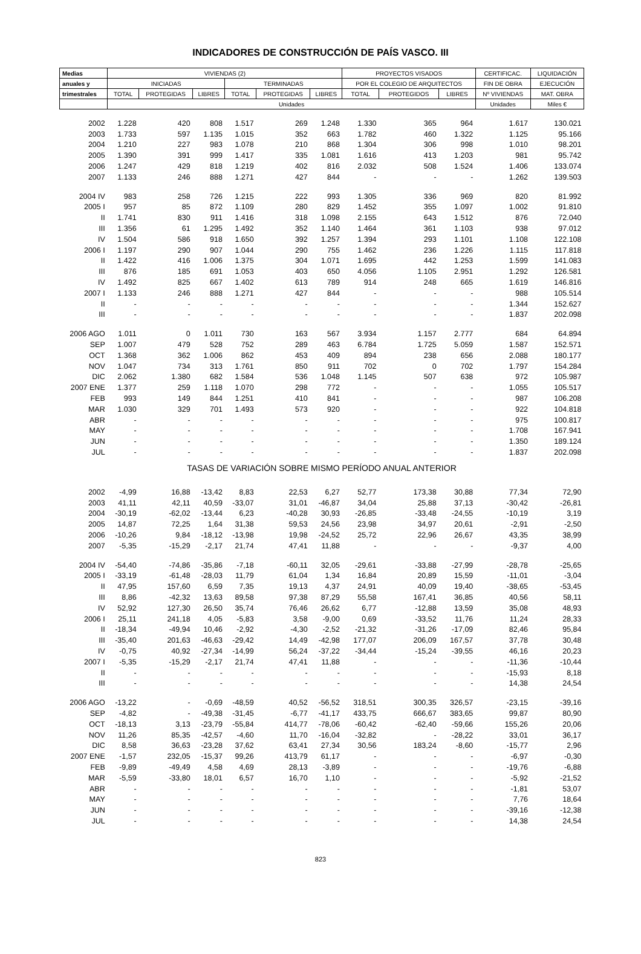INDICADORES DE CONSTRUCCIÓN DE PAÍS VASCO. III
| Medias | VIVIENDAS (2) | | | | | | PROYECTOS VISADOS | | | CERTIFICAC. | LIQUIDACIÓN |
| --- | --- | --- | --- | --- | --- | --- | --- | --- | --- | --- | --- |
| anuales y | INICIADAS | | | TERMINADAS | | | POR EL COLEGIO DE ARQUITECTOS | | | FIN DE OBRA | EJECUCIÓN |
| trimestrales | TOTAL | PROTEGIDAS | LIBRES | TOTAL | PROTEGIDAS | LIBRES | TOTAL | PROTEGIDOS | LIBRES | Nº VIVIENDAS | MAT. OBRA |
| | Unidades | | | | | | | | | Unidades | Miles € |
| 2002 | 1.228 | 420 | 808 | 1.517 | 269 | 1.248 | 1.330 | 365 | 964 | 1.617 | 130.021 |
| 2003 | 1.733 | 597 | 1.135 | 1.015 | 352 | 663 | 1.782 | 460 | 1.322 | 1.125 | 95.166 |
| 2004 | 1.210 | 227 | 983 | 1.078 | 210 | 868 | 1.304 | 306 | 998 | 1.010 | 98.201 |
| 2005 | 1.390 | 391 | 999 | 1.417 | 335 | 1.081 | 1.616 | 413 | 1.203 | 981 | 95.742 |
| 2006 | 1.247 | 429 | 818 | 1.219 | 402 | 816 | 2.032 | 508 | 1.524 | 1.406 | 133.074 |
| 2007 | 1.133 | 246 | 888 | 1.271 | 427 | 844 | - | - | - | 1.262 | 139.503 |
| 2004 IV | 983 | 258 | 726 | 1.215 | 222 | 993 | 1.305 | 336 | 969 | 820 | 81.992 |
| 2005 I | 957 | 85 | 872 | 1.109 | 280 | 829 | 1.452 | 355 | 1.097 | 1.002 | 91.810 |
| II | 1.741 | 830 | 911 | 1.416 | 318 | 1.098 | 2.155 | 643 | 1.512 | 876 | 72.040 |
| III | 1.356 | 61 | 1.295 | 1.492 | 352 | 1.140 | 1.464 | 361 | 1.103 | 938 | 97.012 |
| IV | 1.504 | 586 | 918 | 1.650 | 392 | 1.257 | 1.394 | 293 | 1.101 | 1.108 | 122.108 |
| 2006 I | 1.197 | 290 | 907 | 1.044 | 290 | 755 | 1.462 | 236 | 1.226 | 1.115 | 117.818 |
| II | 1.422 | 416 | 1.006 | 1.375 | 304 | 1.071 | 1.695 | 442 | 1.253 | 1.599 | 141.083 |
| III | 876 | 185 | 691 | 1.053 | 403 | 650 | 4.056 | 1.105 | 2.951 | 1.292 | 126.581 |
| IV | 1.492 | 825 | 667 | 1.402 | 613 | 789 | 914 | 248 | 665 | 1.619 | 146.816 |
| 2007 I | 1.133 | 246 | 888 | 1.271 | 427 | 844 | - | - | - | 988 | 105.514 |
| II | - | - | - | - | - | - | - | - | - | 1.344 | 152.627 |
| III | - | - | - | - | - | - | - | - | - | 1.837 | 202.098 |
| 2006 AGO | 1.011 | 0 | 1.011 | 730 | 163 | 567 | 3.934 | 1.157 | 2.777 | 684 | 64.894 |
| SEP | 1.007 | 479 | 528 | 752 | 289 | 463 | 6.784 | 1.725 | 5.059 | 1.587 | 152.571 |
| OCT | 1.368 | 362 | 1.006 | 862 | 453 | 409 | 894 | 238 | 656 | 2.088 | 180.177 |
| NOV | 1.047 | 734 | 313 | 1.761 | 850 | 911 | 702 | 0 | 702 | 1.797 | 154.284 |
| DIC | 2.062 | 1.380 | 682 | 1.584 | 536 | 1.048 | 1.145 | 507 | 638 | 972 | 105.987 |
| 2007 ENE | 1.377 | 259 | 1.118 | 1.070 | 298 | 772 | - | - | - | 1.055 | 105.517 |
| FEB | 993 | 149 | 844 | 1.251 | 410 | 841 | - | - | - | 987 | 106.208 |
| MAR | 1.030 | 329 | 701 | 1.493 | 573 | 920 | - | - | - | 922 | 104.818 |
| ABR | - | - | - | - | - | - | - | - | - | 975 | 100.817 |
| MAY | - | - | - | - | - | - | - | - | - | 1.708 | 167.941 |
| JUN | - | - | - | - | - | - | - | - | - | 1.350 | 189.124 |
| JUL | - | - | - | - | - | - | - | - | - | 1.837 | 202.098 |
| TASAS DE VARIACIÓN SOBRE MISMO PERÍODO ANUAL ANTERIOR | | | | | | | | | | | |
| 2002 | -4,99 | 16,88 | -13,42 | 8,83 | 22,53 | 6,27 | 52,77 | 173,38 | 30,88 | 77,34 | 72,90 |
| 2003 | 41,11 | 42,11 | 40,59 | -33,07 | 31,01 | -46,87 | 34,04 | 25,88 | 37,13 | -30,42 | -26,81 |
| 2004 | -30,19 | -62,02 | -13,44 | 6,23 | -40,28 | 30,93 | -26,85 | -33,48 | -24,55 | -10,19 | 3,19 |
| 2005 | 14,87 | 72,25 | 1,64 | 31,38 | 59,53 | 24,56 | 23,98 | 34,97 | 20,61 | -2,91 | -2,50 |
| 2006 | -10,26 | 9,84 | -18,12 | -13,98 | 19,98 | -24,52 | 25,72 | 22,96 | 26,67 | 43,35 | 38,99 |
| 2007 | -5,35 | -15,29 | -2,17 | 21,74 | 47,41 | 11,88 | - | - | - | -9,37 | 4,00 |
| 2004 IV | -54,40 | -74,86 | -35,86 | -7,18 | -60,11 | 32,05 | -29,61 | -33,88 | -27,99 | -28,78 | -25,65 |
| 2005 I | -33,19 | -61,48 | -28,03 | 11,79 | 61,04 | 1,34 | 16,84 | 20,89 | 15,59 | -11,01 | -3,04 |
| II | 47,95 | 157,60 | 6,59 | 7,35 | 19,13 | 4,37 | 24,91 | 40,09 | 19,40 | -38,65 | -53,45 |
| III | 8,86 | -42,32 | 13,63 | 89,58 | 97,38 | 87,29 | 55,58 | 167,41 | 36,85 | 40,56 | 58,11 |
| IV | 52,92 | 127,30 | 26,50 | 35,74 | 76,46 | 26,62 | 6,77 | -12,88 | 13,59 | 35,08 | 48,93 |
| 2006 I | 25,11 | 241,18 | 4,05 | -5,83 | 3,58 | -9,00 | 0,69 | -33,52 | 11,76 | 11,24 | 28,33 |
| II | -18,34 | -49,94 | 10,46 | -2,92 | -4,30 | -2,52 | -21,32 | -31,26 | -17,09 | 82,46 | 95,84 |
| III | -35,40 | 201,63 | -46,63 | -29,42 | 14,49 | -42,98 | 177,07 | 206,09 | 167,57 | 37,78 | 30,48 |
| IV | -0,75 | 40,92 | -27,34 | -14,99 | 56,24 | -37,22 | -34,44 | -15,24 | -39,55 | 46,16 | 20,23 |
| 2007 I | -5,35 | -15,29 | -2,17 | 21,74 | 47,41 | 11,88 | - | - | - | -11,36 | -10,44 |
| II | - | - | - | - | - | - | - | - | - | -15,93 | 8,18 |
| III | - | - | - | - | - | - | - | - | - | 14,38 | 24,54 |
| 2006 AGO | -13,22 | - | -0,69 | -48,59 | 40,52 | -56,52 | 318,51 | 300,35 | 326,57 | -23,15 | -39,16 |
| SEP | -4,82 | - | -49,38 | -31,45 | -6,77 | -41,17 | 433,75 | 666,67 | 383,65 | 99,87 | 80,90 |
| OCT | -18,13 | 3,13 | -23,79 | -55,84 | 414,77 | -78,06 | -60,42 | -62,40 | -59,66 | 155,26 | 20,06 |
| NOV | 11,26 | 85,35 | -42,57 | -4,60 | 11,70 | -16,04 | -32,82 | - | -28,22 | 33,01 | 36,17 |
| DIC | 8,58 | 36,63 | -23,28 | 37,62 | 63,41 | 27,34 | 30,56 | 183,24 | -8,60 | -15,77 | 2,96 |
| 2007 ENE | -1,57 | 232,05 | -15,37 | 99,26 | 413,79 | 61,17 | - | - | - | -6,97 | -0,30 |
| FEB | -9,89 | -49,49 | 4,58 | 4,69 | 28,13 | -3,89 | - | - | - | -19,76 | -6,88 |
| MAR | -5,59 | -33,80 | 18,01 | 6,57 | 16,70 | 1,10 | - | - | - | -5,92 | -21,52 |
| ABR | - | - | - | - | - | - | - | - | - | -1,81 | 53,07 |
| MAY | - | - | - | - | - | - | - | - | - | 7,76 | 18,64 |
| JUN | - | - | - | - | - | - | - | - | - | -39,16 | -12,38 |
| JUL | - | - | - | - | - | - | - | - | - | 14,38 | 24,54 |
823